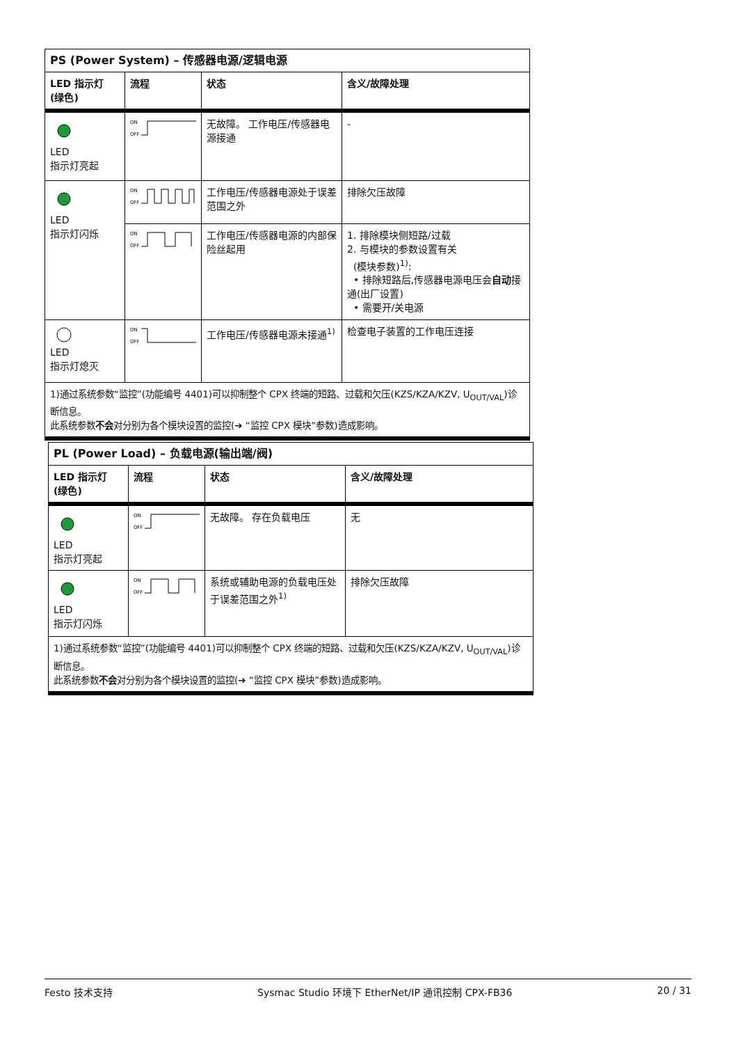| PS (Power System) – 传感器电源/逻辑电源 | | | |
| LED 指示灯 (绿色) | 流程 | 状态 | 含义/故障处理 |
| LED 指示灯亮起 | ON OFF | 无故障。 工作电压/传感器电源接通 | - |
| LED 指示灯闪烁 | ON OFF | 工作电压/传感器电源处于误差范围之外 | 排除欠压故障 |
| | ON OFF | 工作电压/传感器电源的内部保险丝起用 | 1. 排除模块侧短路/过载 2. 与模块的参数设置有关 (模块参数)<sup>1)</sup>: • 排除短路后,传感器电源电压会 自动 接通(出厂设置) • 需要开/关电源 |
| LED 指示灯熄灭 | ON OFF | 工作电压/传感器电源未接通<sup>1)</sup> | 检查电子装置的工作电压连接 |
| 1)通过系统参数“监控”(功能编号 4401)可以抑制整个 CPX 终端的短路、过载和欠压(KZS/KZA/KZV, U<sub>OUT/VAL</sub>)诊断信息。 此系统参数 不会 对分别为各个模块设置的监控(➔ “监控 CPX 模块”参数)造成影响。 | | | |
| PL (Power Load) – 负载电源(输出端/阀) | | | |
| LED 指示灯 (绿色) | 流程 | 状态 | 含义/故障处理 |
| LED 指示灯亮起 | ON OFF | 无故障。 存在负载电压 | 无 |
| LED 指示灯闪烁 | ON OFF | 系统或辅助电源的负载电压处于误差范围之外<sup>1)</sup> | 排除欠压故障 |
| 1)通过系统参数“监控”(功能编号 4401)可以抑制整个 CPX 终端的短路、过载和欠压(KZS/KZA/KZV, U<sub>OUT/VAL</sub>)诊断信息。 此系统参数 不会 对分别为各个模块设置的监控(➔ “监控 CPX 模块”参数)造成影响。 | | | |
Festo 技术支持 Sysmac Studio 环境下 EtherNet/IP 通讯控制 CPX-FB36 20 / 31